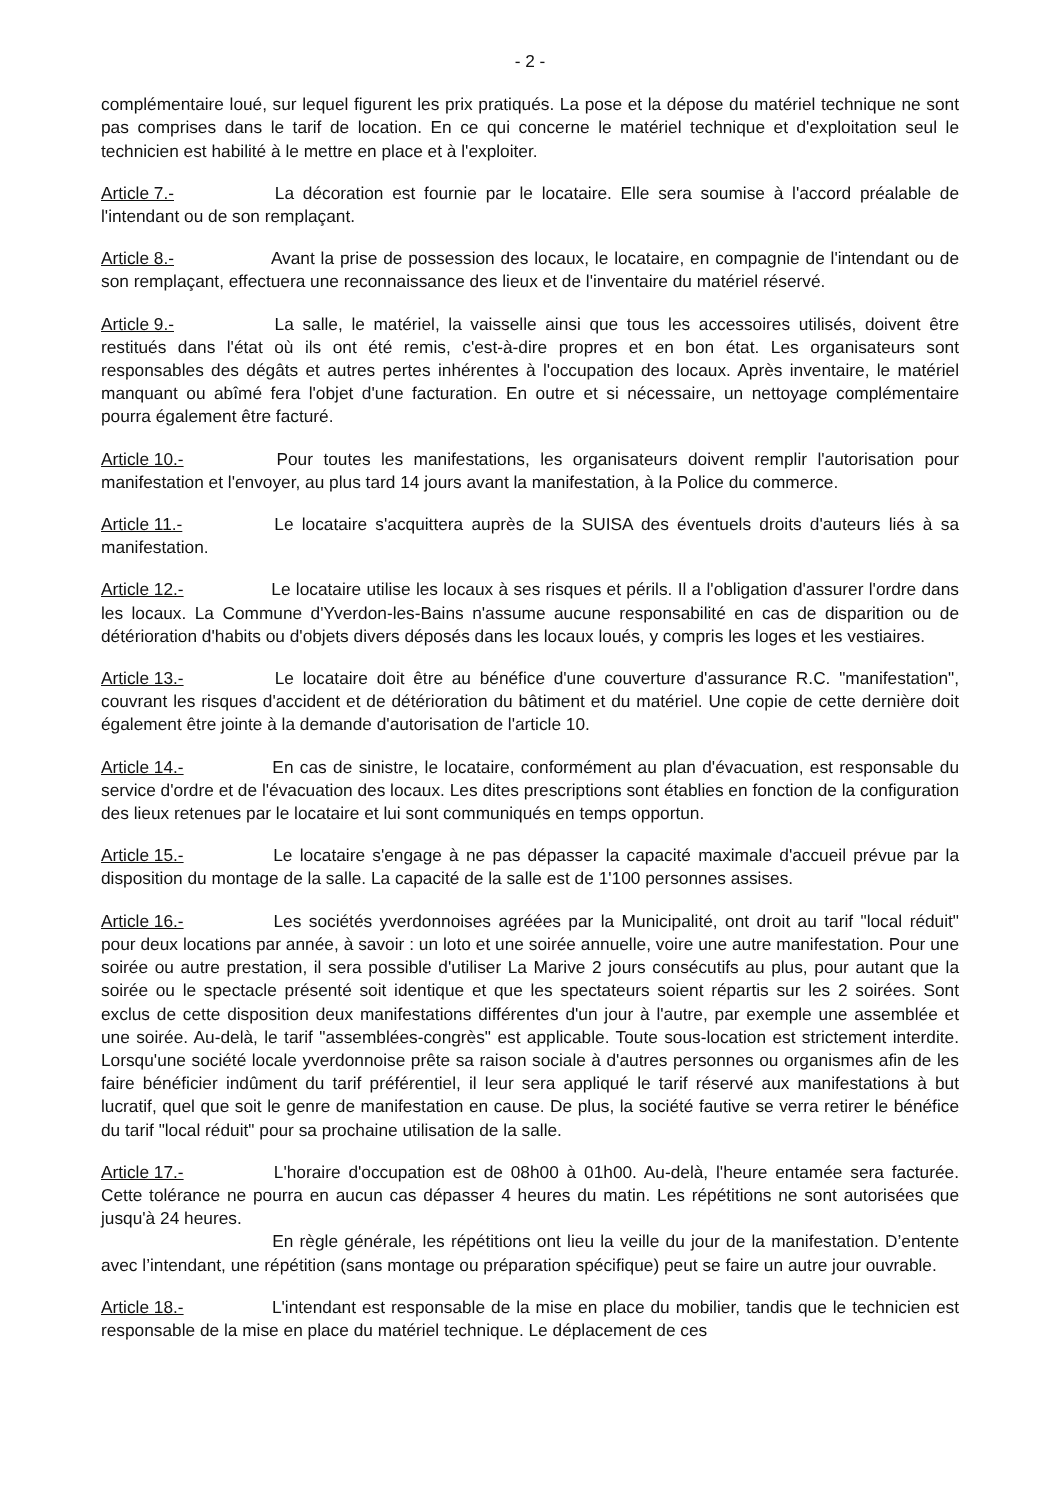- 2 -
complémentaire loué, sur lequel figurent les prix pratiqués. La pose et la dépose du matériel technique ne sont pas comprises dans le tarif de location. En ce qui concerne le matériel technique et d'exploitation seul le technicien est habilité à le mettre en place et à l'exploiter.
Article 7.- La décoration est fournie par le locataire. Elle sera soumise à l'accord préalable de l'intendant ou de son remplaçant.
Article 8.- Avant la prise de possession des locaux, le locataire, en compagnie de l'intendant ou de son remplaçant, effectuera une reconnaissance des lieux et de l'inventaire du matériel réservé.
Article 9.- La salle, le matériel, la vaisselle ainsi que tous les accessoires utilisés, doivent être restitués dans l'état où ils ont été remis, c'est-à-dire propres et en bon état. Les organisateurs sont responsables des dégâts et autres pertes inhérentes à l'occupation des locaux. Après inventaire, le matériel manquant ou abîmé fera l'objet d'une facturation. En outre et si nécessaire, un nettoyage complémentaire pourra également être facturé.
Article 10.- Pour toutes les manifestations, les organisateurs doivent remplir l'autorisation pour manifestation et l'envoyer, au plus tard 14 jours avant la manifestation, à la Police du commerce.
Article 11.- Le locataire s'acquittera auprès de la SUISA des éventuels droits d'auteurs liés à sa manifestation.
Article 12.- Le locataire utilise les locaux à ses risques et périls. Il a l'obligation d'assurer l'ordre dans les locaux. La Commune d'Yverdon-les-Bains n'assume aucune responsabilité en cas de disparition ou de détérioration d'habits ou d'objets divers déposés dans les locaux loués, y compris les loges et les vestiaires.
Article 13.- Le locataire doit être au bénéfice d'une couverture d'assurance R.C. "manifestation", couvrant les risques d'accident et de détérioration du bâtiment et du matériel. Une copie de cette dernière doit également être jointe à la demande d'autorisation de l'article 10.
Article 14.- En cas de sinistre, le locataire, conformément au plan d'évacuation, est responsable du service d'ordre et de l'évacuation des locaux. Les dites prescriptions sont établies en fonction de la configuration des lieux retenues par le locataire et lui sont communiqués en temps opportun.
Article 15.- Le locataire s'engage à ne pas dépasser la capacité maximale d'accueil prévue par la disposition du montage de la salle. La capacité de la salle est de 1'100 personnes assises.
Article 16.- Les sociétés yverdonnoises agréées par la Municipalité, ont droit au tarif "local réduit" pour deux locations par année, à savoir : un loto et une soirée annuelle, voire une autre manifestation. Pour une soirée ou autre prestation, il sera possible d'utiliser La Marive 2 jours consécutifs au plus, pour autant que la soirée ou le spectacle présenté soit identique et que les spectateurs soient répartis sur les 2 soirées. Sont exclus de cette disposition deux manifestations différentes d'un jour à l'autre, par exemple une assemblée et une soirée. Au-delà, le tarif "assemblées-congrès" est applicable. Toute sous-location est strictement interdite. Lorsqu'une société locale yverdonnoise prête sa raison sociale à d'autres personnes ou organismes afin de les faire bénéficier indûment du tarif préférentiel, il leur sera appliqué le tarif réservé aux manifestations à but lucratif, quel que soit le genre de manifestation en cause. De plus, la société fautive se verra retirer le bénéfice du tarif "local réduit" pour sa prochaine utilisation de la salle.
Article 17.- L'horaire d'occupation est de 08h00 à 01h00. Au-delà, l'heure entamée sera facturée. Cette tolérance ne pourra en aucun cas dépasser 4 heures du matin. Les répétitions ne sont autorisées que jusqu'à 24 heures.
En règle générale, les répétitions ont lieu la veille du jour de la manifestation. D’entente avec l’intendant, une répétition (sans montage ou préparation spécifique) peut se faire un autre jour ouvrable.
Article 18.- L'intendant est responsable de la mise en place du mobilier, tandis que le technicien est responsable de la mise en place du matériel technique. Le déplacement de ces